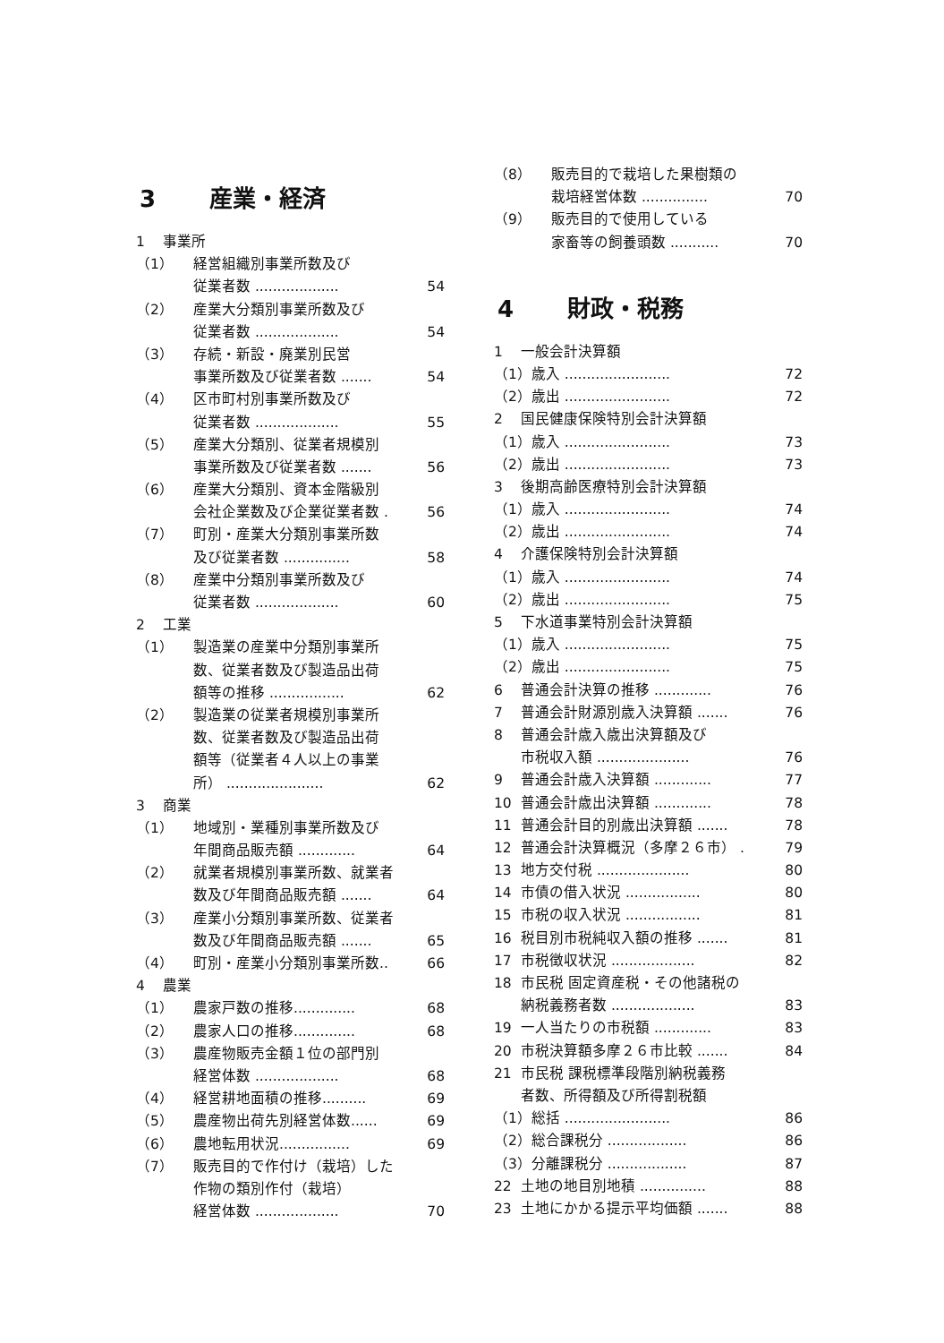3 産業・経済
1 事業所
（1） 経営組織別事業所数及び
従業者数 ................... 54
（2） 産業大分類別事業所数及び
従業者数 ................... 54
（3） 存続・新設・廃業別民営
事業所数及び従業者数 ....... 54
（4） 区市町村別事業所数及び
従業者数 ................... 55
（5） 産業大分類別、従業者規模別
事業所数及び従業者数 ....... 56
（6） 産業大分類別、資本金階級別
会社企業数及び企業従業者数 . 56
（7） 町別・産業大分類別事業所数
及び従業者数 ............... 58
（8） 産業中分類別事業所数及び
従業者数 ................... 60
2 工業
（1） 製造業の産業中分類別事業所
数、従業者数及び製造品出荷
額等の推移 ................. 62
（2） 製造業の従業者規模別事業所
数、従業者数及び製造品出荷
額等（従業者４人以上の事業
所） ...................... 62
3 商業
（1） 地域別・業種別事業所数及び
年間商品販売額 ............. 64
（2） 就業者規模別事業所数、就業者
数及び年間商品販売額 ....... 64
（3） 産業小分類別事業所数、従業者
数及び年間商品販売額 ....... 65
（4） 町別・産業小分類別事業所数.. 66
4 農業
（1） 農家戸数の推移.............. 68
（2） 農家人口の推移.............. 68
（3） 農産物販売金額１位の部門別
経営体数 ................... 68
（4） 経営耕地面積の推移.......... 69
（5） 農産物出荷先別経営体数...... 69
（6） 農地転用状況................ 69
（7） 販売目的で作付け（栽培）した
作物の類別作付（栽培）
経営体数 ................... 70
（8） 販売目的で栽培した果樹類の
栽培経営体数 ............... 70
（9） 販売目的で使用している
家畜等の飼養頭数 ........... 70
4 財政・税務
1 一般会計決算額
（1）歳入 ........................ 72
（2）歳出 ........................ 72
2 国民健康保険特別会計決算額
（1）歳入 ........................ 73
（2）歳出 ........................ 73
3 後期高齢医療特別会計決算額
（1）歳入 ........................ 74
（2）歳出 ........................ 74
4 介護保険特別会計決算額
（1）歳入 ........................ 74
（2）歳出 ........................ 75
5 下水道事業特別会計決算額
（1）歳入 ........................ 75
（2）歳出 ........................ 75
6 普通会計決算の推移 ............. 76
7 普通会計財源別歳入決算額 ....... 76
8 普通会計歳入歳出決算額及び
市税収入額 ..................... 76
9 普通会計歳入決算額 ............. 77
10 普通会計歳出決算額 ............. 78
11 普通会計目的別歳出決算額 ....... 78
12 普通会計決算概況（多摩２６市） . 79
13 地方交付税 ..................... 80
14 市債の借入状況 ................. 80
15 市税の収入状況 ................. 81
16 税目別市税純収入額の推移 ....... 81
17 市税徴収状況 ................... 82
18 市民税 固定資産税・その他諸税の
納税義務者数 ................... 83
19 一人当たりの市税額 ............. 83
20 市税決算額多摩２６市比較 ....... 84
21 市民税 課税標準段階別納税義務
者数、所得額及び所得割税額
（1）総括 ........................ 86
（2）総合課税分 .................. 86
（3）分離課税分 .................. 87
22 土地の地目別地積 ............... 88
23 土地にかかる提示平均価額 ....... 88